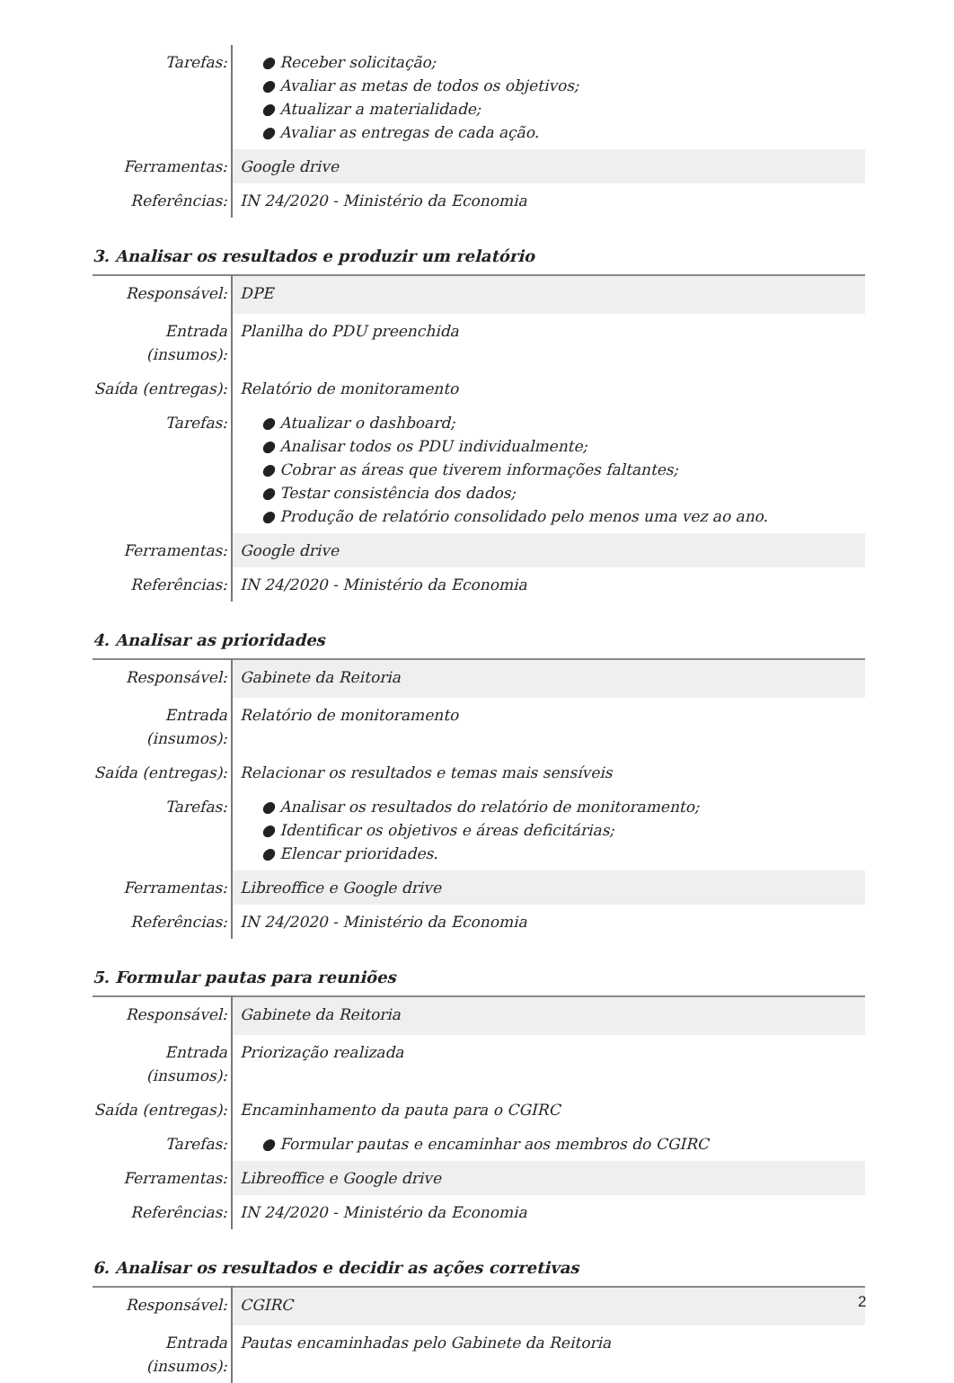| Tarefas: | ● Receber solicitação; ● Avaliar as metas de todos os objetivos; ● Atualizar a materialidade; ● Avaliar as entregas de cada ação. |
| Ferramentas: | Google drive |
| Referências: | IN 24/2020 - Ministério da Economia |
3. Analisar os resultados e produzir um relatório
| Responsável: | DPE |
| Entrada (insumos): | Planilha do PDU preenchida |
| Saída (entregas): | Relatório de monitoramento |
| Tarefas: | ● Atualizar o dashboard; ● Analisar todos os PDU individualmente; ● Cobrar as áreas que tiverem informações faltantes; ● Testar consistência dos dados; ● Produção de relatório consolidado pelo menos uma vez ao ano. |
| Ferramentas: | Google drive |
| Referências: | IN 24/2020 - Ministério da Economia |
4. Analisar as prioridades
| Responsável: | Gabinete da Reitoria |
| Entrada (insumos): | Relatório de monitoramento |
| Saída (entregas): | Relacionar os resultados e temas mais sensíveis |
| Tarefas: | ● Analisar os resultados do relatório de monitoramento; ● Identificar os objetivos e áreas deficitárias; ● Elencar prioridades. |
| Ferramentas: | Libreoffice e Google drive |
| Referências: | IN 24/2020 - Ministério da Economia |
5. Formular pautas para reuniões
| Responsável: | Gabinete da Reitoria |
| Entrada (insumos): | Priorização realizada |
| Saída (entregas): | Encaminhamento da pauta para o CGIRC |
| Tarefas: | ● Formular pautas e encaminhar aos membros do CGIRC |
| Ferramentas: | Libreoffice e Google drive |
| Referências: | IN 24/2020 - Ministério da Economia |
6. Analisar os resultados e decidir as ações corretivas
| Responsável: | CGIRC |
| Entrada (insumos): | Pautas encaminhadas pelo Gabinete da Reitoria |
2